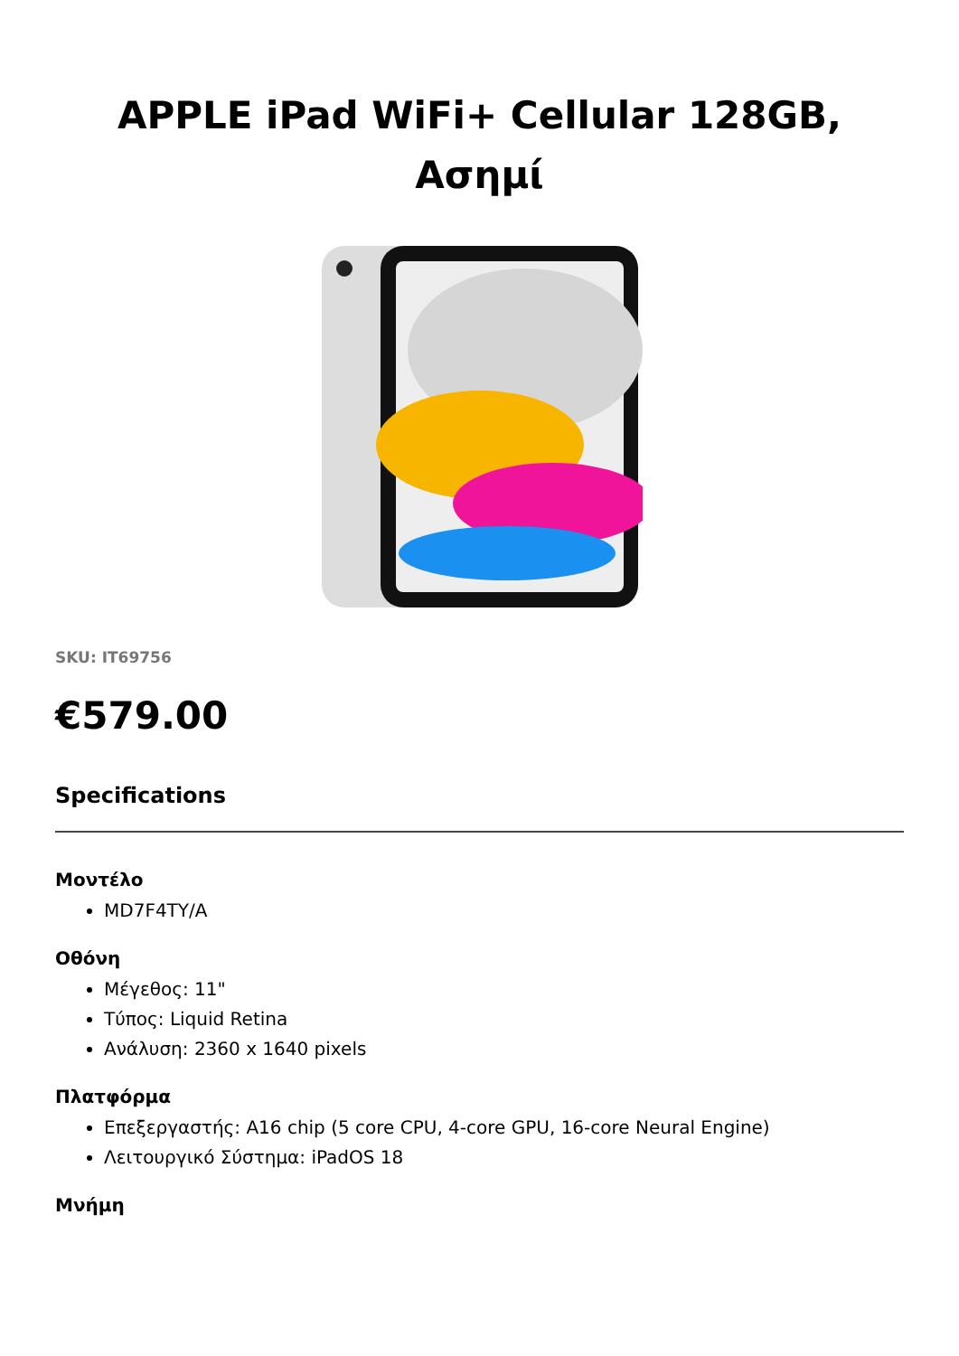APPLE iPad WiFi+ Cellular 128GB, Ασημί
SKU: IT69756
€579.00
Specifications
Μοντέλο
MD7F4TY/A
Οθόνη
Μέγεθος: 11"
Τύπος: Liquid Retina
Ανάλυση: 2360 x 1640 pixels
Πλατφόρμα
Επεξεργαστής: A16 chip (5 core CPU, 4-core GPU, 16-core Neural Engine)
Λειτουργικό Σύστημα: iPadOS 18
Μνήμη